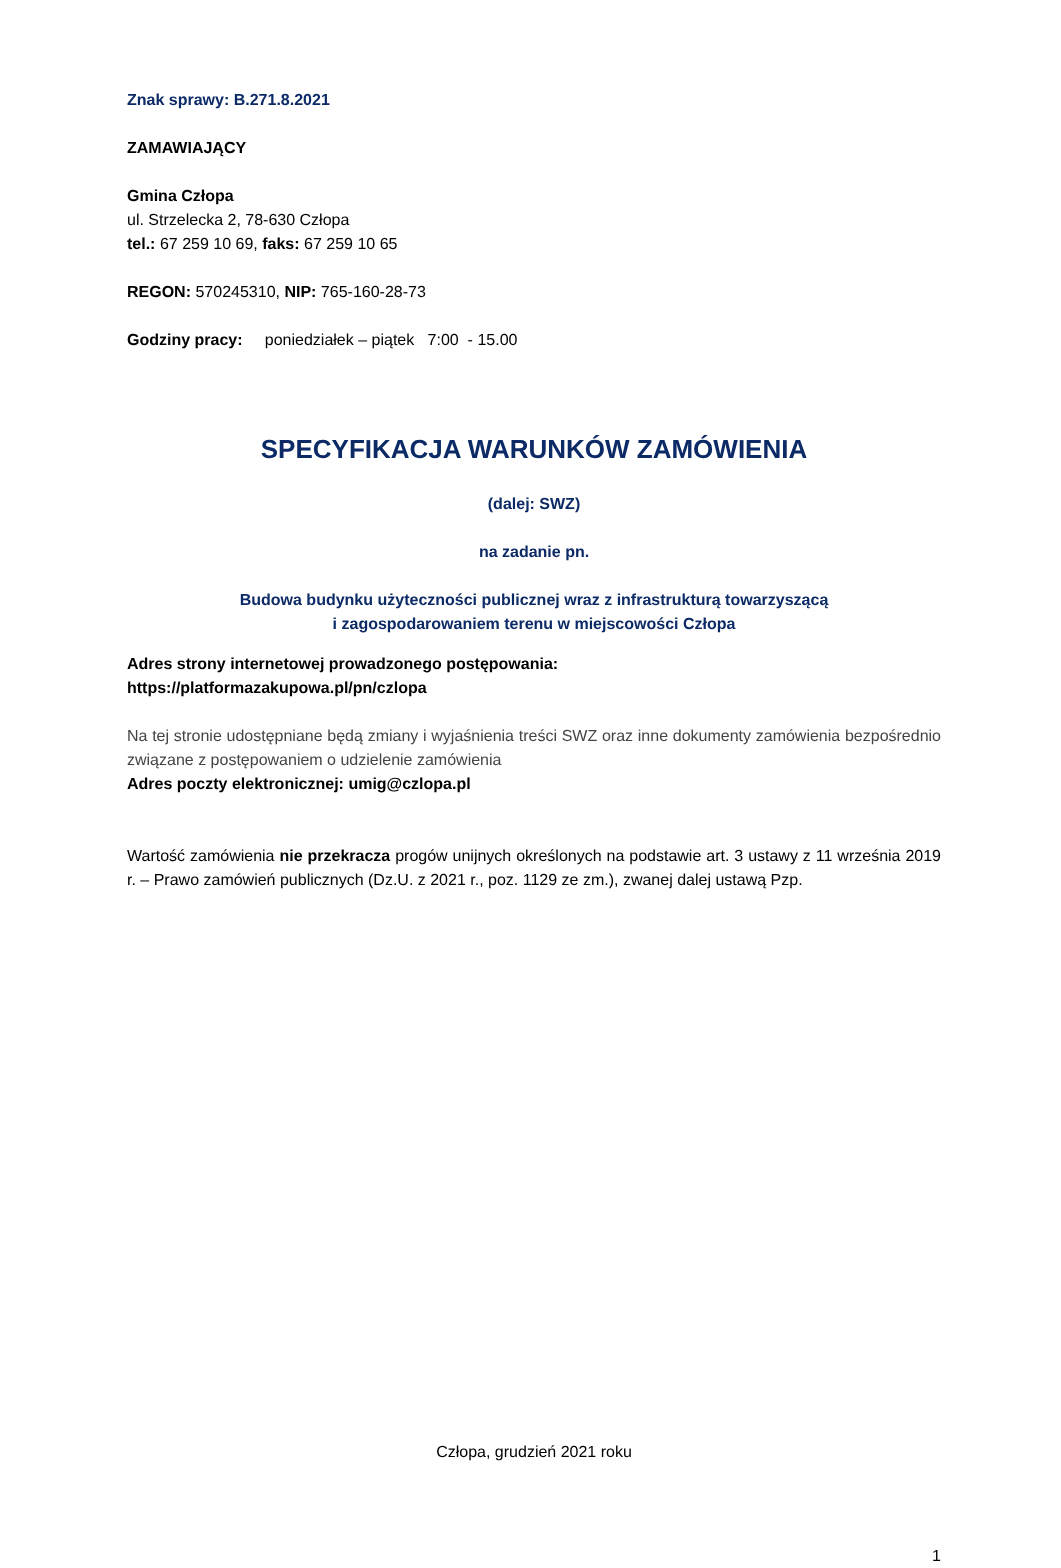Znak sprawy: B.271.8.2021
ZAMAWIAJĄCY
Gmina Człopa
ul. Strzelecka 2, 78-630 Człopa
tel.: 67 259 10 69, faks: 67 259 10 65
REGON: 570245310, NIP: 765-160-28-73
Godziny pracy: poniedziałek – piątek 7:00 - 15.00
SPECYFIKACJA WARUNKÓW ZAMÓWIENIA
(dalej: SWZ)
na zadanie pn.
Budowa budynku użyteczności publicznej wraz z infrastrukturą towarzyszącą
i zagospodarowaniem terenu w miejscowości Człopa
Adres strony internetowej prowadzonego postępowania:
https://platformazakupowa.pl/pn/czlopa
Na tej stronie udostępniane będą zmiany i wyjaśnienia treści SWZ oraz inne dokumenty zamówienia bezpośrednio związane z postępowaniem o udzielenie zamówienia
Adres poczty elektronicznej: umig@czlopa.pl
Wartość zamówienia nie przekracza progów unijnych określonych na podstawie art. 3 ustawy z 11 września 2019 r. – Prawo zamówień publicznych (Dz.U. z 2021 r., poz. 1129 ze zm.), zwanej dalej ustawą Pzp.
Człopa, grudzień 2021 roku
1